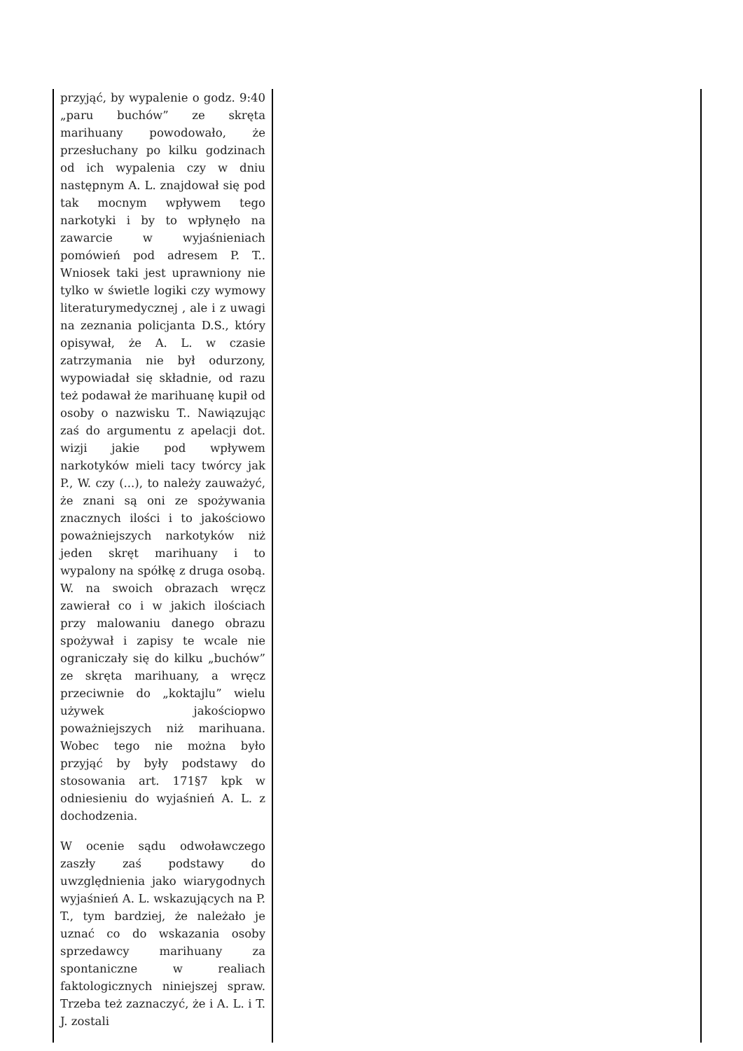| przyjąć, by wypalenie o godz. 9:40 „paru buchów” ze skręta marihuany powodowało, że przesłuchany po kilku godzinach od ich wypalenia czy w dniu następnym A. L. znajdował się pod tak mocnym wpływem tego narkotyki i by to wpłynęło na zawarcie w wyjaśnieniach pomówień pod adresem P. T.. Wniosek taki jest uprawniony nie tylko w świetle logiki czy wymowy literaturymedycznej , ale i z uwagi na zeznania policjanta D.S., który opisywał, że A. L. w czasie zatrzymania nie był odurzony, wypowiadał się składnie, od razu też podawał że marihuanę kupił od osoby o nazwisku T.. Nawiązując zaś do argumentu z apelacji dot. wizji jakie pod wpływem narkotyków mieli tacy twórcy jak P., W. czy (...), to należy zauważyć, że znani są oni ze spożywania znacznych ilości i to jakościowo poważniejszych narkotyków niż jeden skręt marihuany i to wypalony na spółkę z druga osobą. W. na swoich obrazach wręcz zawierał co i w jakich ilościach przy malowaniu danego obrazu spożywał i zapisy te wcale nie ograniczały się do kilku „buchów” ze skręta marihuany, a wręcz przeciwnie do „koktajlu” wielu używek jakościopwo poważniejszych niż marihuana. Wobec tego nie można było przyjąć by były podstawy do stosowania art. 171§7 kpk w odniesieniu do wyjaśnień A. L. z dochodzenia. W ocenie sądu odwoławczego zaszły zaś podstawy do uwzględnienia jako wiarygodnych wyjaśnień A. L. wskazujących na P. T., tym bardziej, że należało je uznać co do wskazania osoby sprzedawcy marihuany za spontaniczne w realiach faktologicznych niniejszej spraw. Trzeba też zaznaczyć, że i A. L. i T. J. zostali | |